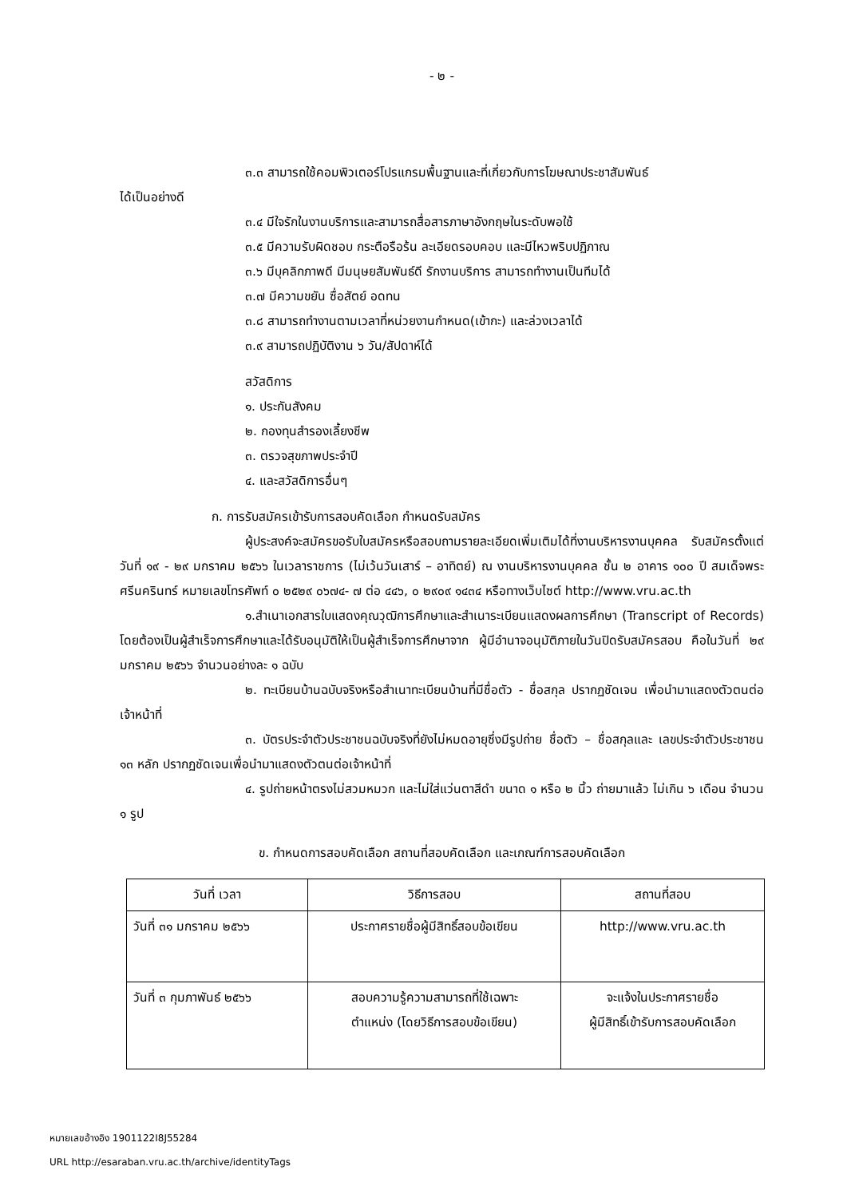- ๒ -
๓.๓ สามารถใช้คอมพิวเตอร์โปรแกรมพื้นฐานและที่เกี่ยวกับการโฆษณาประชาสัมพันธ์
ได้เป็นอย่างดี
๓.๔ มีใจรักในงานบริการและสามารถสื่อสารภาษาอังกฤษในระดับพอใช้
๓.๕ มีความรับผิดชอบ กระตือรือร้น ละเอียดรอบคอบ และมีไหวพริบปฏิภาณ
๓.๖ มีบุคลิกภาพดี มีมนุษยสัมพันธ์ดี รักงานบริการ สามารถทำงานเป็นทีมได้
๓.๗ มีความขยัน ซื่อสัตย์ อดทน
๓.๘ สามารถทำงานตามเวลาที่หน่วยงานกำหนด(เข้ากะ) และล่วงเวลาได้
๓.๙ สามารถปฏิบัติงาน ๖ วัน/สัปดาห์ได้
สวัสดิการ
๑. ประกันสังคม
๒. กองทุนสำรองเลี้ยงชีพ
๓. ตรวจสุขภาพประจำปี
๔. และสวัสดิการอื่นๆ
ก. การรับสมัครเข้ารับการสอบคัดเลือก กำหนดรับสมัคร
ผู้ประสงค์จะสมัครขอรับใบสมัครหรือสอบถามรายละเอียดเพิ่มเติมได้ที่งานบริหารงานบุคคล รับสมัครตั้งแต่วันที่ ๑๙ - ๒๙ มกราคม ๒๕๖๖ ในเวลาราชการ (ไม่เว้นวันเสาร์ – อาทิตย์) ณ งานบริหารงานบุคคล ชั้น ๒ อาคาร ๑๐๐ ปี สมเด็จพระศรีนครินทร์ หมายเลขโทรศัพท์ ๐ ๒๕๒๙ ๐๖๗๔- ๗ ต่อ ๔๔๖, ๐ ๒๙๐๙ ๑๔๓๔ หรือทางเว็บไซต์ http://www.vru.ac.th
๑.สำเนาเอกสารใบแสดงคุณวุฒิการศึกษาและสำเนาระเบียนแสดงผลการศึกษา (Transcript of Records) โดยต้องเป็นผู้สำเร็จการศึกษาและได้รับอนุมัติให้เป็นผู้สำเร็จการศึกษาจาก ผู้มีอำนาจอนุมัติภายในวันปิดรับสมัครสอบ คือในวันที่ ๒๙ มกราคม ๒๕๖๖ จำนวนอย่างละ ๑ ฉบับ
๒. ทะเบียนบ้านฉบับจริงหรือสำเนาทะเบียนบ้านที่มีชื่อตัว - ชื่อสกุล ปรากฏชัดเจน เพื่อนำมาแสดงตัวตนต่อเจ้าหน้าที่
๓. บัตรประจำตัวประชาชนฉบับจริงที่ยังไม่หมดอายุซึ่งมีรูปถ่าย ชื่อตัว – ชื่อสกุลและ เลขประจำตัวประชาชน ๑๓ หลัก ปรากฏชัดเจนเพื่อนำมาแสดงตัวตนต่อเจ้าหน้าที่
๔. รูปถ่ายหน้าตรงไม่สวมหมวก และไม่ใส่แว่นตาสีดำ ขนาด ๑ หรือ ๒ นิ้ว ถ่ายมาแล้ว ไม่เกิน ๖ เดือน จำนวน ๑ รูป
ข. กำหนดการสอบคัดเลือก สถานที่สอบคัดเลือก และเกณฑ์การสอบคัดเลือก
| วันที่ เวลา | วิธีการสอบ | สถานที่สอบ |
| วันที่ ๓๑ มกราคม ๒๕๖๖ | ประกาศรายชื่อผู้มีสิทธิ์สอบข้อเขียน | http://www.vru.ac.th |
| วันที่ ๓ กุมภาพันธ์ ๒๕๖๖ | สอบความรู้ความสามารถที่ใช้เฉพาะ ตำแหน่ง (โดยวิธีการสอบข้อเขียน) | จะแจ้งในประกาศรายชื่อ ผู้มีสิทธิ์เข้ารับการสอบคัดเลือก |
หมายเลขอ้างอิง 1901122I8J55284
URL http://esaraban.vru.ac.th/archive/identityTags